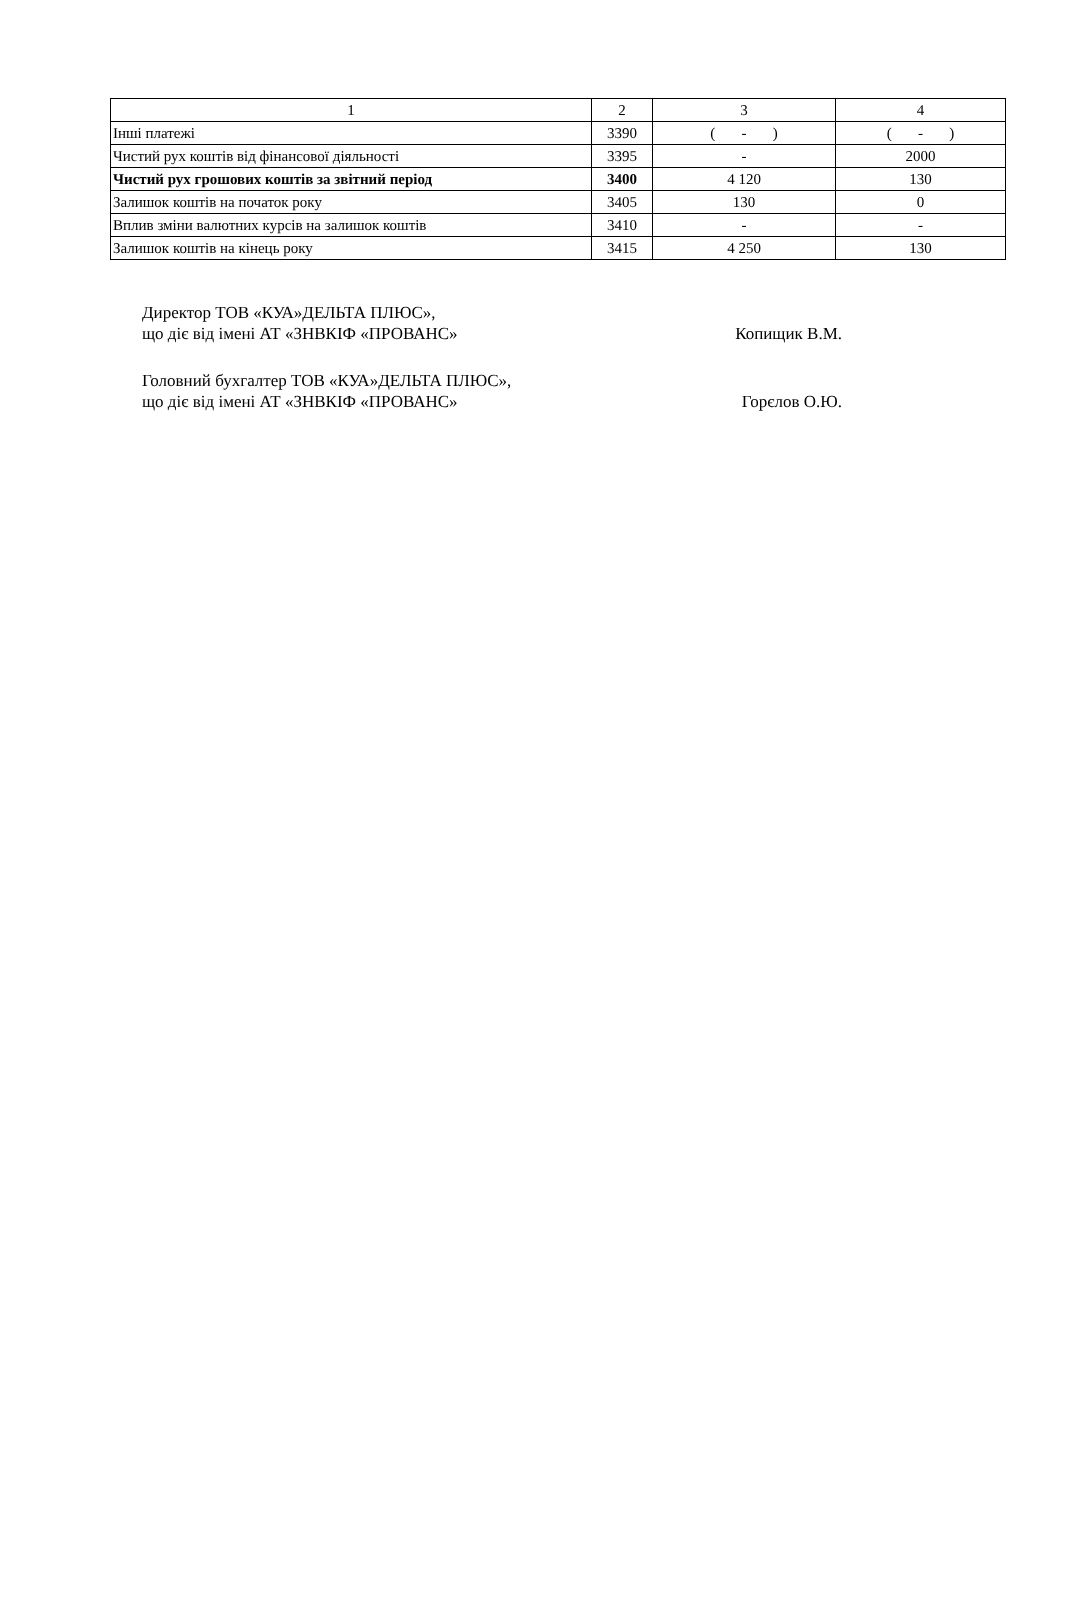| 1 | 2 | 3 | 4 |
| --- | --- | --- | --- |
| Інші платежі | 3390 | ( - ) | ( - ) |
| Чистий рух коштів від фінансової діяльності | 3395 | - | 2000 |
| Чистий рух грошових коштів за звітний період | 3400 | 4 120 | 130 |
| Залишок коштів на початок року | 3405 | 130 | 0 |
| Вплив зміни валютних курсів на залишок коштів | 3410 | - | - |
| Залишок коштів на кінець року | 3415 | 4 250 | 130 |
Директор ТОВ «КУА»ДЕЛЬТА ПЛЮС»,
що діє від імені АТ «ЗНВКІФ «ПРОВАНС»
Копищик В.М.
Головний бухгалтер ТОВ «КУА»ДЕЛЬТА ПЛЮС»,
що діє від імені АТ «ЗНВКІФ «ПРОВАНС»
Горєлов О.Ю.